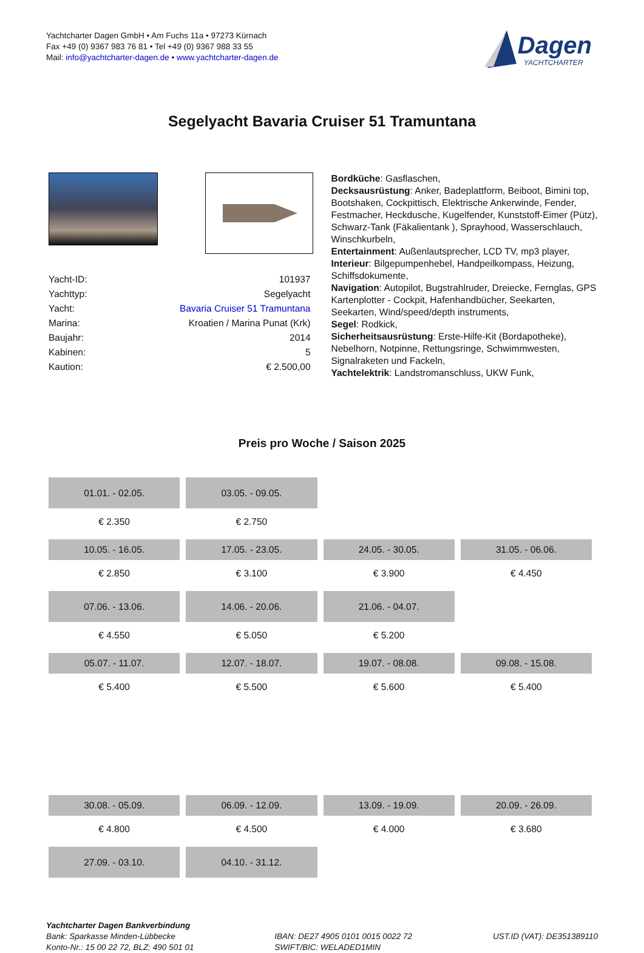Yachtcharter Dagen GmbH • Am Fuchs 11a • 97273 Kürnach
Fax +49 (0) 9367 983 76 81 • Tel +49 (0) 9367 988 33 55
Mail: info@yachtcharter-dagen.de • www.yachtcharter-dagen.de
Dagen
YACHTCHARTER
Segelyacht Bavaria Cruiser 51 Tramuntana
| Yacht-ID: | 101937 |
| Yachttyp: | Segelyacht |
| Yacht: | Bavaria Cruiser 51 Tramuntana |
| Marina: | Kroatien / Marina Punat (Krk) |
| Baujahr: | 2014 |
| Kabinen: | 5 |
| Kaution: | € 2.500,00 |
Bordküche: Gasflaschen,
Decksausrüstung: Anker, Badeplattform, Beiboot, Bimini top, Bootshaken, Cockpittisch, Elektrische Ankerwinde, Fender, Festmacher, Heckdusche, Kugelfender, Kunststoff-Eimer (Pütz), Schwarz-Tank (Fäkalientank ), Sprayhood, Wasserschlauch, Winschkurbeln,
Entertainment: Außenlautsprecher, LCD TV, mp3 player,
Interieur: Bilgepumpenhebel, Handpeilkompass, Heizung, Schiffsdokumente,
Navigation: Autopilot, Bugstrahlruder, Dreiecke, Fernglas, GPS Kartenplotter - Cockpit, Hafenhandbücher, Seekarten, Seekarten, Wind/speed/depth instruments,
Segel: Rodkick,
Sicherheitsausrüstung: Erste-Hilfe-Kit (Bordapotheke), Nebelhorn, Notpinne, Rettungsringe, Schwimmwesten, Signalraketen und Fackeln,
Yachtelektrik: Landstromanschluss, UKW Funk,
Preis pro Woche / Saison 2025
| 01.01. - 02.05. | 03.05. - 09.05. | | |
| € 2.350 | € 2.750 | | |
| 10.05. - 16.05. | 17.05. - 23.05. | 24.05. - 30.05. | 31.05. - 06.06. |
| € 2.850 | € 3.100 | € 3.900 | € 4.450 |
| 07.06. - 13.06. | 14.06. - 20.06. | 21.06. - 04.07. | |
| € 4.550 | € 5.050 | € 5.200 | |
| 05.07. - 11.07. | 12.07. - 18.07. | 19.07. - 08.08. | 09.08. - 15.08. |
| € 5.400 | € 5.500 | € 5.600 | € 5.400 |
| 30.08. - 05.09. | 06.09. - 12.09. | 13.09. - 19.09. | 20.09. - 26.09. |
| € 4.800 | € 4.500 | € 4.000 | € 3.680 |
| 27.09. - 03.10. | 04.10. - 31.12. | | |
Yachtcharter Dagen Bankverbindung
Bank: Sparkasse Minden-Lübbecke
Konto-Nr.: 15 00 22 72, BLZ: 490 501 01
IBAN: DE27 4905 0101 0015 0022 72
SWIFT/BIC: WELADED1MIN
UST.ID (VAT): DE351389110